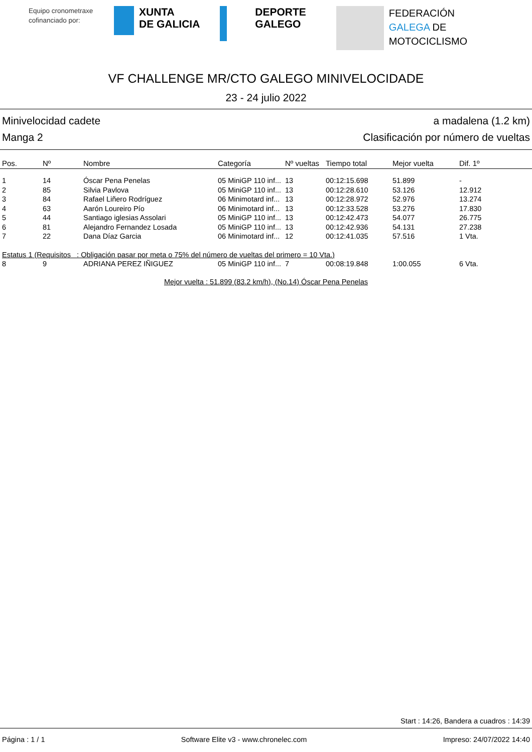Equipo cronometraxe cofinanciado por:
XUNTA
DE GALICIA
DEPORTE
GALEGO
FEDERACIÓN
GALEGA DE
MOTOCICLISMO
VF CHALLENGE MR/CTO GALEGO MINIVELOCIDADE
23 - 24 julio 2022
Minivelocidad cadete a madalena (1.2 km)
Manga 2 Clasificación por número de vueltas
| Pos. | Nº | Nombre | Categoría | Nº vueltas | Tiempo total | Mejor vuelta | Dif. 1º |
| --- | --- | --- | --- | --- | --- | --- | --- |
| 1 | 14 | Óscar Pena Penelas | 05 MiniGP 110 inf... | 13 | 00:12:15.698 | 51.899 | - |
| 2 | 85 | Silvia Pavlova | 05 MiniGP 110 inf... | 13 | 00:12:28.610 | 53.126 | 12.912 |
| 3 | 84 | Rafael Liñero Rodríguez | 06 Minimotard inf... | 13 | 00:12:28.972 | 52.976 | 13.274 |
| 4 | 63 | Aarón Loureiro Pío | 06 Minimotard inf... | 13 | 00:12:33.528 | 53.276 | 17.830 |
| 5 | 44 | Santiago iglesias Assolari | 05 MiniGP 110 inf... | 13 | 00:12:42.473 | 54.077 | 26.775 |
| 6 | 81 | Alejandro Fernandez Losada | 05 MiniGP 110 inf... | 13 | 00:12:42.936 | 54.131 | 27.238 |
| 7 | 22 | Dana Díaz Garcia | 06 Minimotard inf... | 12 | 00:12:41.035 | 57.516 | 1 Vta. |
| Estatus 1 (Requisitos : Obligación pasar por meta o 75% del número de vueltas del primero = 10 Vta.) | | | | | | | |
| 8 | 9 | ADRIANA PEREZ IÑIGUEZ | 05 MiniGP 110 inf... | 7 | 00:08:19.848 | 1:00.055 | 6 Vta. |
Mejor vuelta : 51.899 (83.2 km/h), (No.14) Óscar Pena Penelas
Start : 14:26, Bandera a cuadros : 14:39
Página : 1 / 1 Software Elite v3 - www.chronelec.com Impreso: 24/07/2022 14:40